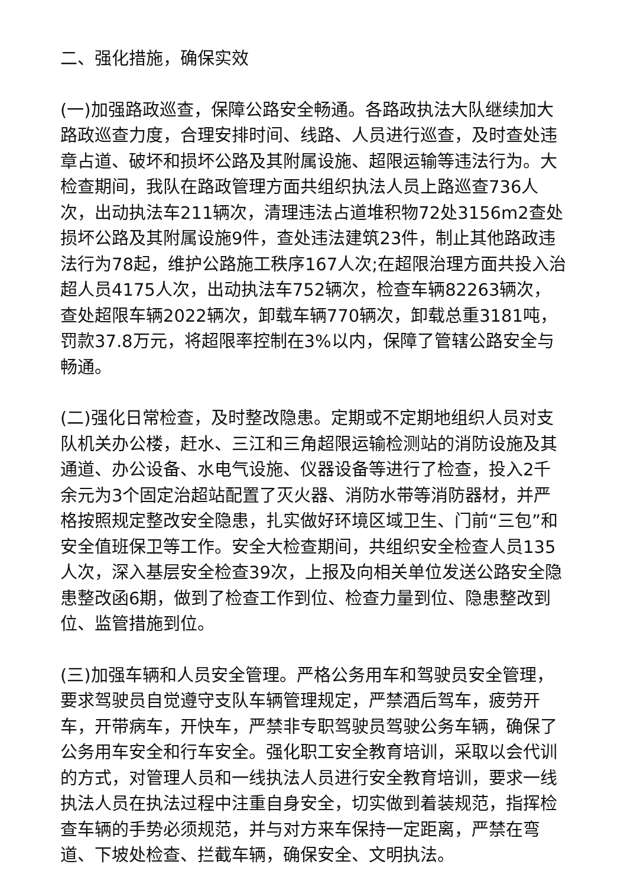二、强化措施，确保实效
(一)加强路政巡查，保障公路安全畅通。各路政执法大队继续加大路政巡查力度，合理安排时间、线路、人员进行巡查，及时查处违章占道、破坏和损坏公路及其附属设施、超限运输等违法行为。大检查期间，我队在路政管理方面共组织执法人员上路巡查736人次，出动执法车211辆次，清理违法占道堆积物72处3156m2查处损坏公路及其附属设施9件，查处违法建筑23件，制止其他路政违法行为78起，维护公路施工秩序167人次;在超限治理方面共投入治超人员4175人次，出动执法车752辆次，检查车辆82263辆次，查处超限车辆2022辆次，卸载车辆770辆次，卸载总重3181吨，罚款37.8万元，将超限率控制在3%以内，保障了管辖公路安全与畅通。
(二)强化日常检查，及时整改隐患。定期或不定期地组织人员对支队机关办公楼，赶水、三江和三角超限运输检测站的消防设施及其通道、办公设备、水电气设施、仪器设备等进行了检查，投入2千余元为3个固定治超站配置了灭火器、消防水带等消防器材，并严格按照规定整改安全隐患，扎实做好环境区域卫生、门前“三包”和安全值班保卫等工作。安全大检查期间，共组织安全检查人员135人次，深入基层安全检查39次，上报及向相关单位发送公路安全隐患整改函6期，做到了检查工作到位、检查力量到位、隐患整改到位、监管措施到位。
(三)加强车辆和人员安全管理。严格公务用车和驾驶员安全管理，要求驾驶员自觉遵守支队车辆管理规定，严禁酒后驾车，疲劳开车，开带病车，开快车，严禁非专职驾驶员驾驶公务车辆，确保了公务用车安全和行车安全。强化职工安全教育培训，采取以会代训的方式，对管理人员和一线执法人员进行安全教育培训，要求一线执法人员在执法过程中注重自身安全，切实做到着装规范，指挥检查车辆的手势必须规范，并与对方来车保持一定距离，严禁在弯道、下坡处检查、拦截车辆，确保安全、文明执法。